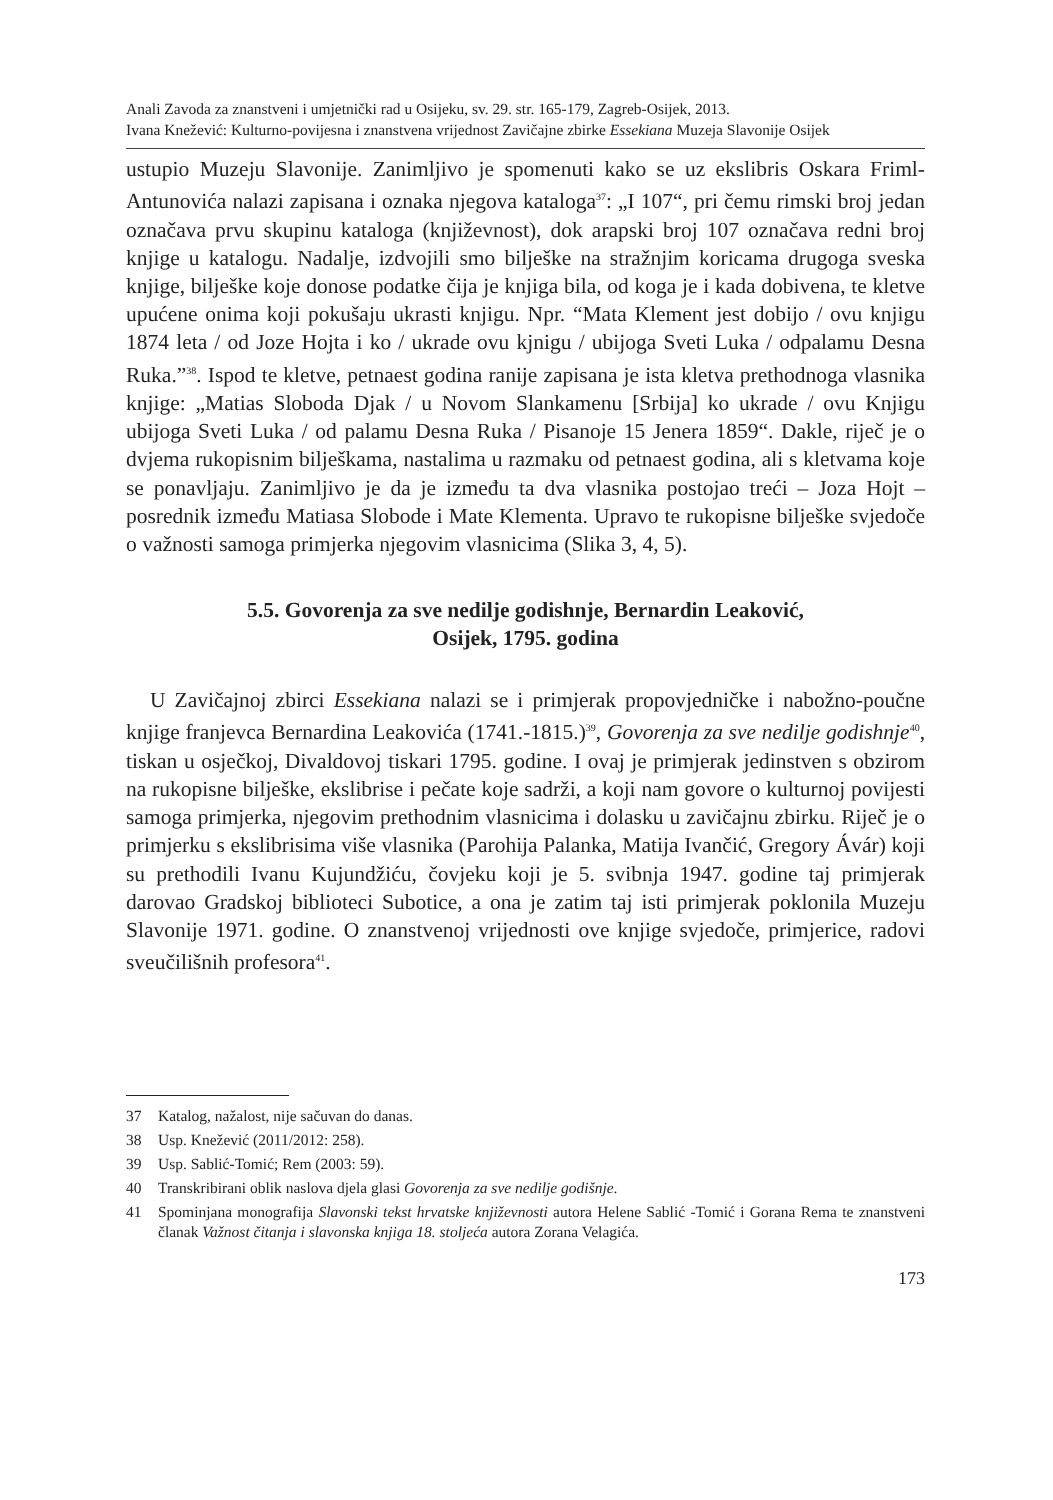Anali Zavoda za znanstveni i umjetnički rad u Osijeku, sv. 29. str. 165-179, Zagreb-Osijek, 2013.
Ivana Knežević: Kulturno-povijesna i znanstvena vrijednost Zavičajne zbirke Essekiana Muzeja Slavonije Osijek
ustupio Muzeju Slavonije. Zanimljivo je spomenuti kako se uz ekslibris Oskara Friml-Antunovića nalazi zapisana i oznaka njegova kataloga<sup>37</sup>: „I 107“, pri čemu rimski broj jedan označava prvu skupinu kataloga (književnost), dok arapski broj 107 označava redni broj knjige u katalogu. Nadalje, izdvojili smo bilješke na stražnjim koricama drugoga sveska knjige, bilješke koje donose podatke čija je knjiga bila, od koga je i kada dobivena, te kletve upućene onima koji pokušaju ukrasti knjigu. Npr. “Mata Klement jest dobijo / ovu knjigu 1874 leta / od Joze Hojta i ko / ukrade ovu kjnigu / ubijoga Sveti Luka / odpalamu Desna Ruka.”<sup>38</sup>. Ispod te kletve, petnaest godina ranije zapisana je ista kletva prethodnoga vlasnika knjige: „Matias Sloboda Djak / u Novom Slankamenu [Srbija] ko ukrade / ovu Knjigu ubijoga Sveti Luka / od palamu Desna Ruka / Pisanoje 15 Jenera 1859“. Dakle, riječ je o dvjema rukopisnim bilješkama, nastalima u razmaku od petnaest godina, ali s kletvama koje se ponavljaju. Zanimljivo je da je između ta dva vlasnika postojao treći – Joza Hojt – posrednik između Matiasa Slobode i Mate Klementa. Upravo te rukopisne bilješke svjedoče o važnosti samoga primjerka njegovim vlasnicima (Slika 3, 4, 5).
5.5. Govorenja za sve nedilje godishnje, Bernardin Leaković,
Osijek, 1795. godina
U Zavičajnoj zbirci Essekiana nalazi se i primjerak propovjedničke i nabožno-poučne knjige franjevca Bernardina Leakovića (1741.-1815.)<sup>39</sup>, Govorenja za sve nedilje godishnje<sup>40</sup>, tiskan u osječkoj, Divaldovoj tiskari 1795. godine. I ovaj je primjerak jedinstven s obzirom na rukopisne bilješke, ekslibrise i pečate koje sadrži, a koji nam govore o kulturnoj povijesti samoga primjerka, njegovim prethodnim vlasnicima i dolasku u zavičajnu zbirku. Riječ je o primjerku s ekslibrisima više vlasnika (Parohija Palanka, Matija Ivančić, Gregory Ávár) koji su prethodili Ivanu Kujundžiću, čovjeku koji je 5. svibnja 1947. godine taj primjerak darovao Gradskoj biblioteci Subotice, a ona je zatim taj isti primjerak poklonila Muzeju Slavonije 1971. godine. O znanstvenoj vrijednosti ove knjige svjedoče, primjerice, radovi sveučilišnih profesora<sup>41</sup>.
37 Katalog, nažalost, nije sačuvan do danas.
38 Usp. Knežević (2011/2012: 258).
39 Usp. Sablić-Tomić; Rem (2003: 59).
40 Transkribirani oblik naslova djela glasi Govorenja za sve nedilje godišnje.
41 Spominjana monografija Slavonski tekst hrvatske književnosti autora Helene Sablić -Tomić i Gorana Rema te znanstveni članak Važnost čitanja i slavonska knjiga 18. stoljeća autora Zorana Velagića.
173